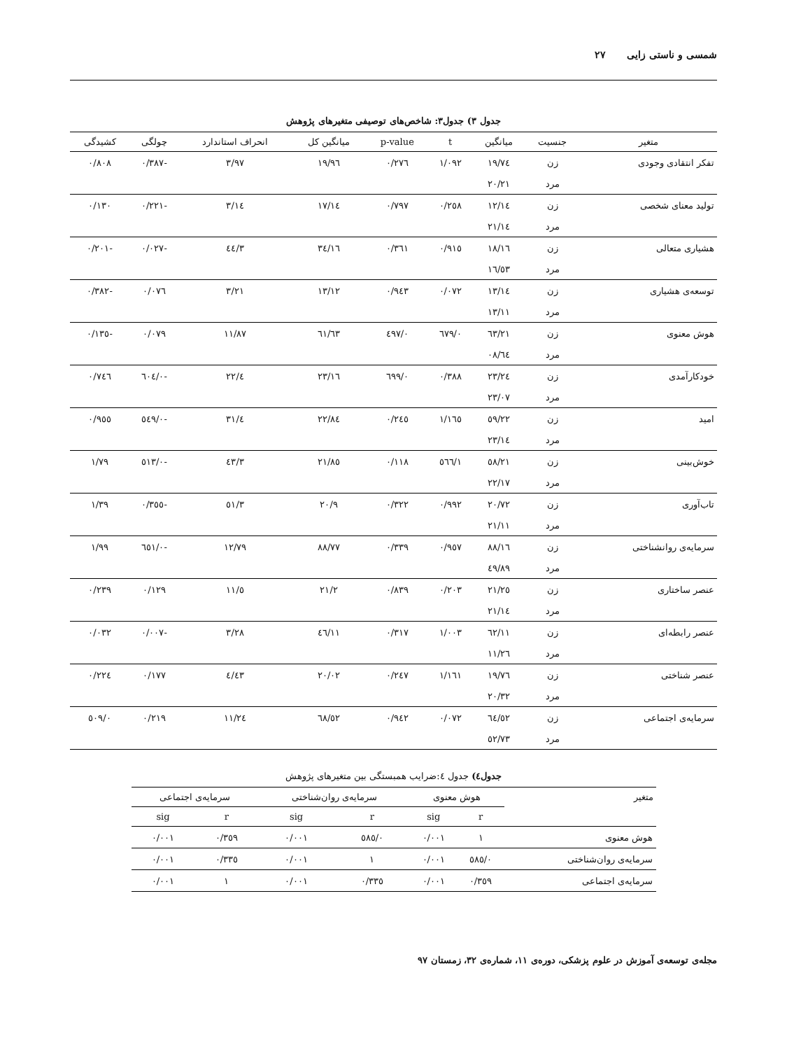شمسی و ناستی زایی ۲۷
جدول ۳) جدول۳: شاخص‌های توصیفی متغیرهای پژوهش
| متغیر | جنسیت | میانگین | t | p-value | میانگین کل | انحراف استاندارد | چولگی | کشیدگی |
| --- | --- | --- | --- | --- | --- | --- | --- | --- |
| تفکر انتقادی وجودی | زن | ۱۹/۷٤ | ۱/۰۹۲ | ۰/۲۷٦ | ۱۹/۹٦ | ۳/۹۷ | -۰/۳۸۷ | ۰/۸۰۸ |
| | مرد | ۲۰/۲۱ | | | | | | |
| تولید معنای شخصی | زن | ۱٤/۱۲ | ۰/۲٥۸ | ۰/۷۹۷ | ۱٤/۱۷ | ۳/۱٤ | -۰/۲۲۱ | ۰/۱۳۰ |
| | مرد | ۱٤/۲۱ | | | | | | |
| هشیاری متعالی | زن | ۱٦/۱۸ | ۰/۹۱٥ | ۰/۳٦۱ | ۱٦/۳٤ | ۳/٤٤ | -۰/۰۲۷ | -۰/۲۰۱ |
| | مرد | ۱٦/٥۳ | | | | | | |
| توسعه‌ی هشیاری | زن | ۱۳/۱٤ | ۰/۰۷۲ | ۰/۹٤۳ | ۱۳/۱۲ | ۳/۲۱ | ۰/۰۷٦ | -۰/۳۸۲ |
| | مرد | ۱۳/۱۱ | | | | | | |
| هوش معنوی | زن | ٦۳/۲۱ | ۰/٦۷۹ | ۰/٤۹۷ | ٦۳/٦۱ | ۱۱/۸۷ | ۰/۰۷۹ | -۰/۱۳٥ |
| | مرد | ٦٤/۰۸ | | | | | | |
| خودکارآمدی | زن | ۲۳/۲٤ | ۰/۳۸۸ | ۰/٦۹۹ | ۲۳/۱٦ | ٤/۲۲ | -۰/٦۰٤ | ۰/۷٤٦ |
| | مرد | ۲۳/۰۷ | | | | | | |
| امید | زن | ۲۲/٥۹ | ۱/۱٦٥ | ۰/۲٤٥ | ۲۲/۸٤ | ٤/۳۱ | -۰/٥٤۹ | ۰/۹٥٥ |
| | مرد | ۲۳/۱٤ | | | | | | |
| خوش‌بینی | زن | ۲۱/٥۸ | ۱/٥٦٦ | ۰/۱۱۸ | ۲۱/۸٥ | ۳/٤۳ | -۰/٥۱۳ | ۱/۷۹ |
| | مرد | ۲۲/۱۷ | | | | | | |
| تاب‌آوری | زن | ۲۰/۷۲ | ۰/۹۹۲ | ۰/۳۲۲ | ۲۰/۹ | ۳/٥۱ | -۰/۳٥٥ | ۱/۳۹ |
| | مرد | ۲۱/۱۱ | | | | | | |
| سرمایه‌ی روانشناختی | زن | ۸۸/۱٦ | ۰/۹٥۷ | ۰/۳۳۹ | ۸۸/۷۷ | ۱۲/۷۹ | -۰/٦٥۱ | ۱/۹۹ |
| | مرد | ۸۹/٤۹ | | | | | | |
| عنصر ساختاری | زن | ۲۱/۲٥ | ۰/۲۰۳ | ۰/۸۳۹ | ۲۱/۲ | ٥/۱۱ | ۰/۱۲۹ | ۰/۲۳۹ |
| | مرد | ۲۱/۱٤ | | | | | | |
| عنصر رابطه‌ای | زن | ۱۱/٦۲ | ۱/۰۰۳ | ۰/۳۱۷ | ۱۱/٤٦ | ۳/۲۸ | -۰/۰۰۷ | ۰/۰۳۲ |
| | مرد | ۱۱/۲٦ | | | | | | |
| عنصر شناختی | زن | ۱۹/۷٦ | ۱/۱٦۱ | ۰/۲٤۷ | ۲۰/۰۲ | ٤/٤۳ | ۰/۱۷۷ | ۰/۲۲٤ |
| | مرد | ۲۰/۳۲ | | | | | | |
| سرمایه‌ی اجتماعی | زن | ٥۲/٦٤ | ۰/۰۷۲ | ۰/۹٤۲ | ٥۲/٦۸ | ۱۱/۲٤ | ۰/۲۱۹ | ۰/٥۰۹ |
| | مرد | ٥۲/۷۳ | | | | | | |
جدول٤) جدول ٤:ضرایب همبستگی بین متغیرهای پژوهش
| متغیر | هوش معنوی | | سرمایه‌ی روان‌شناختی | | سرمایه‌ی اجتماعی | |
| --- | --- | --- | --- | --- | --- | --- |
| | r | sig | r | sig | r | sig |
| هوش معنوی | ۱ | ۰/۰۰۱ | ۰/٥۸٥ | ۰/۰۰۱ | ۰/۳٥۹ | ۰/۰۰۱ |
| سرمایه‌ی روان‌شناختی | ۰/٥۸٥ | ۰/۰۰۱ | ۱ | ۰/۰۰۱ | ۰/۳۳٥ | ۰/۰۰۱ |
| سرمایه‌ی اجتماعی | ۰/۳٥۹ | ۰/۰۰۱ | ۰/۳۳٥ | ۰/۰۰۱ | ۱ | ۰/۰۰۱ |
مجله‌ی توسعه‌ی آموزش در علوم پزشکی، دوره‌ی ۱۱، شماره‌ی ۳۲، زمستان ۹۷